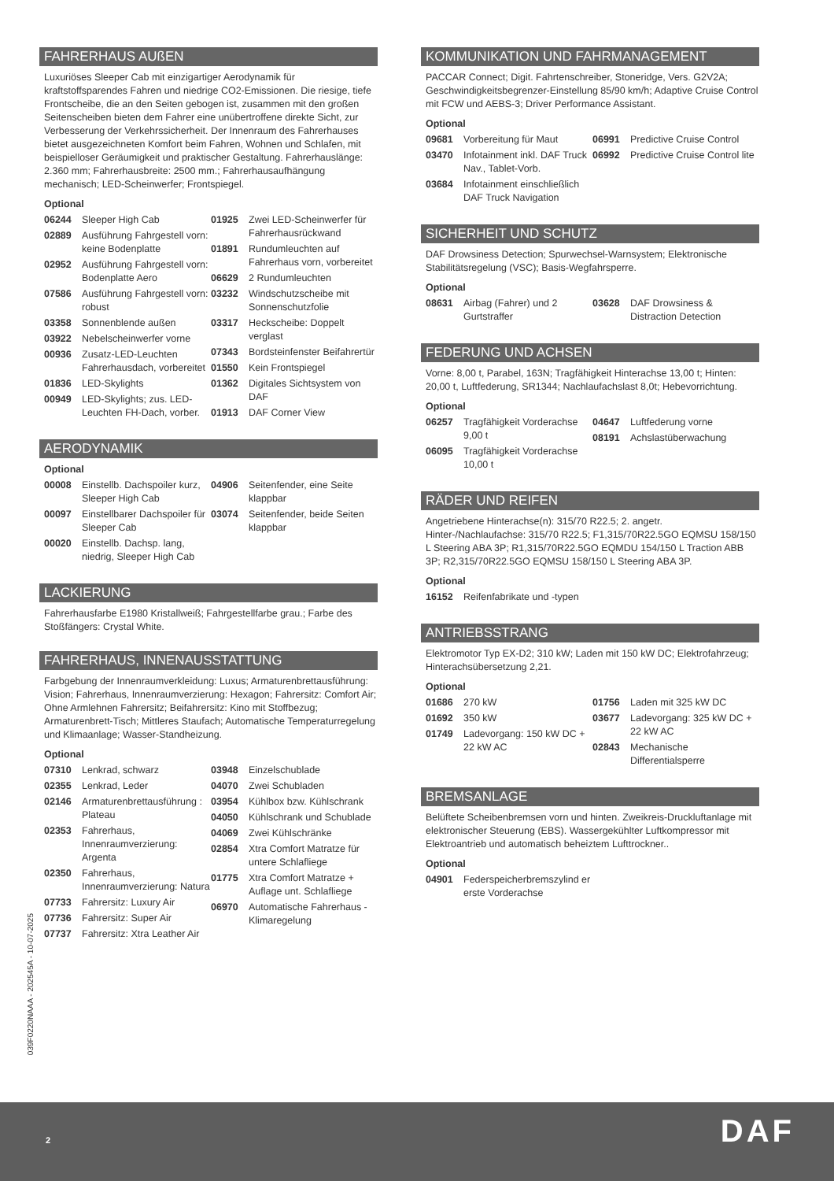FAHRERHAUS AUßEN
Luxuriöses Sleeper Cab mit einzigartiger Aerodynamik für kraftstoffsparendes Fahren und niedrige CO2-Emissionen. Die riesige, tiefe Frontscheibe, die an den Seiten gebogen ist, zusammen mit den großen Seitenscheiben bieten dem Fahrer eine unübertroffene direkte Sicht, zur Verbesserung der Verkehrssicherheit. Der Innenraum des Fahrerhauses bietet ausgezeichneten Komfort beim Fahren, Wohnen und Schlafen, mit beispielloser Geräumigkeit und praktischer Gestaltung. Fahrerhauslänge: 2.360 mm; Fahrerhausbreite: 2500 mm.; Fahrerhausaufhängung mechanisch; LED-Scheinwerfer; Frontspiegel.
Optional
06244 Sleeper High Cab
02889 Ausführung Fahrgestell vorn: keine Bodenplatte
02952 Ausführung Fahrgestell vorn: Bodenplatte Aero
07586 Ausführung Fahrgestell vorn: robust
03358 Sonnenblende außen
03922 Nebelscheinwerfer vorne
00936 Zusatz-LED-Leuchten Fahrerhausdach, vorbereitet
01836 LED-Skylights
00949 LED-Skylights; zus. LED-Leuchten FH-Dach, vorber.
01925 Zwei LED-Scheinwerfer für Fahrerhausrückwand
01891 Rundumleuchten auf Fahrerhaus vorn, vorbereitet
06629 2 Rundumleuchten
03232 Windschutzscheibe mit Sonnenschutzfolie
03317 Heckscheibe: Doppelt verglast
07343 Bordsteinfenster Beifahrertür
01550 Kein Frontspiegel
01362 Digitales Sichtsystem von DAF
01913 DAF Corner View
AERODYNAMIK
Optional
00008 Einstellb. Dachspoiler kurz, Sleeper High Cab
00097 Einstellbarer Dachspoiler für Sleeper Cab
00020 Einstellb. Dachsp. lang, niedrig, Sleeper High Cab
04906 Seitenfender, eine Seite klappbar
03074 Seitenfender, beide Seiten klappbar
LACKIERUNG
Fahrerhausfarbe E1980 Kristallweiß; Fahrgestellfarbe grau.; Farbe des Stoßfängers: Crystal White.
FAHRERHAUS, INNENAUSSTATTUNG
Farbgebung der Innenraumverkleidung: Luxus; Armaturenbrettausführung: Vision; Fahrerhaus, Innenraumverzierung: Hexagon; Fahrersitz: Comfort Air; Ohne Armlehnen Fahrersitz; Beifahrersitz: Kino mit Stoffbezug; Armaturenbrett-Tisch; Mittleres Staufach; Automatische Temperaturregelung und Klimaanlage; Wasser-Standheizung.
Optional
07310 Lenkrad, schwarz
02355 Lenkrad, Leder
02146 Armaturenbrettausführung : Plateau
02353 Fahrerhaus, Innenraumverzierung: Argenta
02350 Fahrerhaus, Innenraumverzierung: Natura
07733 Fahrersitz: Luxury Air
07736 Fahrersitz: Super Air
07737 Fahrersitz: Xtra Leather Air
03948 Einzelschublade
04070 Zwei Schubladen
03954 Kühlbox bzw. Kühlschrank
04050 Kühlschrank und Schublade
04069 Zwei Kühlschränke
02854 Xtra Comfort Matratze für untere Schlafliege
01775 Xtra Comfort Matratze + Auflage unt. Schlafliege
06970 Automatische Fahrerhaus -Klimaregelung
KOMMUNIKATION UND FAHRMANAGEMENT
PACCAR Connect; Digit. Fahrtenschreiber, Stoneridge, Vers. G2V2A; Geschwindigkeitsbegrenzer-Einstellung 85/90 km/h; Adaptive Cruise Control mit FCW und AEBS-3; Driver Performance Assistant.
Optional
09681 Vorbereitung für Maut
03470 Infotainment inkl. DAF Truck Nav., Tablet-Vorb.
03684 Infotainment einschließlich DAF Truck Navigation
06991 Predictive Cruise Control
06992 Predictive Cruise Control lite
SICHERHEIT UND SCHUTZ
DAF Drowsiness Detection; Spurwechsel-Warnsystem; Elektronische Stabilitätsregelung (VSC); Basis-Wegfahrsperre.
Optional
08631 Airbag (Fahrer) und 2 Gurtstraffer
03628 DAF Drowsiness & Distraction Detection
FEDERUNG UND ACHSEN
Vorne: 8,00 t, Parabel, 163N; Tragfähigkeit Hinterachse 13,00 t; Hinten: 20,00 t, Luftfederung, SR1344; Nachlaufachslast 8,0t; Hebevorrichtung.
Optional
06257 Tragfähigkeit Vorderachse 9,00 t
06095 Tragfähigkeit Vorderachse 10,00 t
04647 Luftfederung vorne
08191 Achslastüberwachung
RÄDER UND REIFEN
Angetriebene Hinterachse(n): 315/70 R22.5; 2. angetr. Hinter-/Nachlaufachse: 315/70 R22.5; F1,315/70R22.5GO EQMSU 158/150 L Steering ABA 3P; R1,315/70R22.5GO EQMDU 154/150 L Traction ABB 3P; R2,315/70R22.5GO EQMSU 158/150 L Steering ABA 3P.
Optional
16152 Reifenfabrikate und -typen
ANTRIEBSSTRANG
Elektromotor Typ EX-D2; 310 kW; Laden mit 150 kW DC; Elektrofahrzeug; Hinterachsübersetzung 2,21.
Optional
01686 270 kW
01692 350 kW
01749 Ladevorgang: 150 kW DC + 22 kW AC
01756 Laden mit 325 kW DC
03677 Ladevorgang: 325 kW DC + 22 kW AC
02843 Mechanische Differentialsperre
BREMSANLAGE
Belüftete Scheibenbremsen vorn und hinten. Zweikreis-Druckluftanlage mit elektronischer Steuerung (EBS). Wassergekühlter Luftkompressor mit Elektroantrieb und automatisch beheiztem Lufttrockner..
Optional
04901 Federspeicherbremszylind er erste Vorderachse
039F0220NAAA - 202545A - 10-07-2025
2 DAF